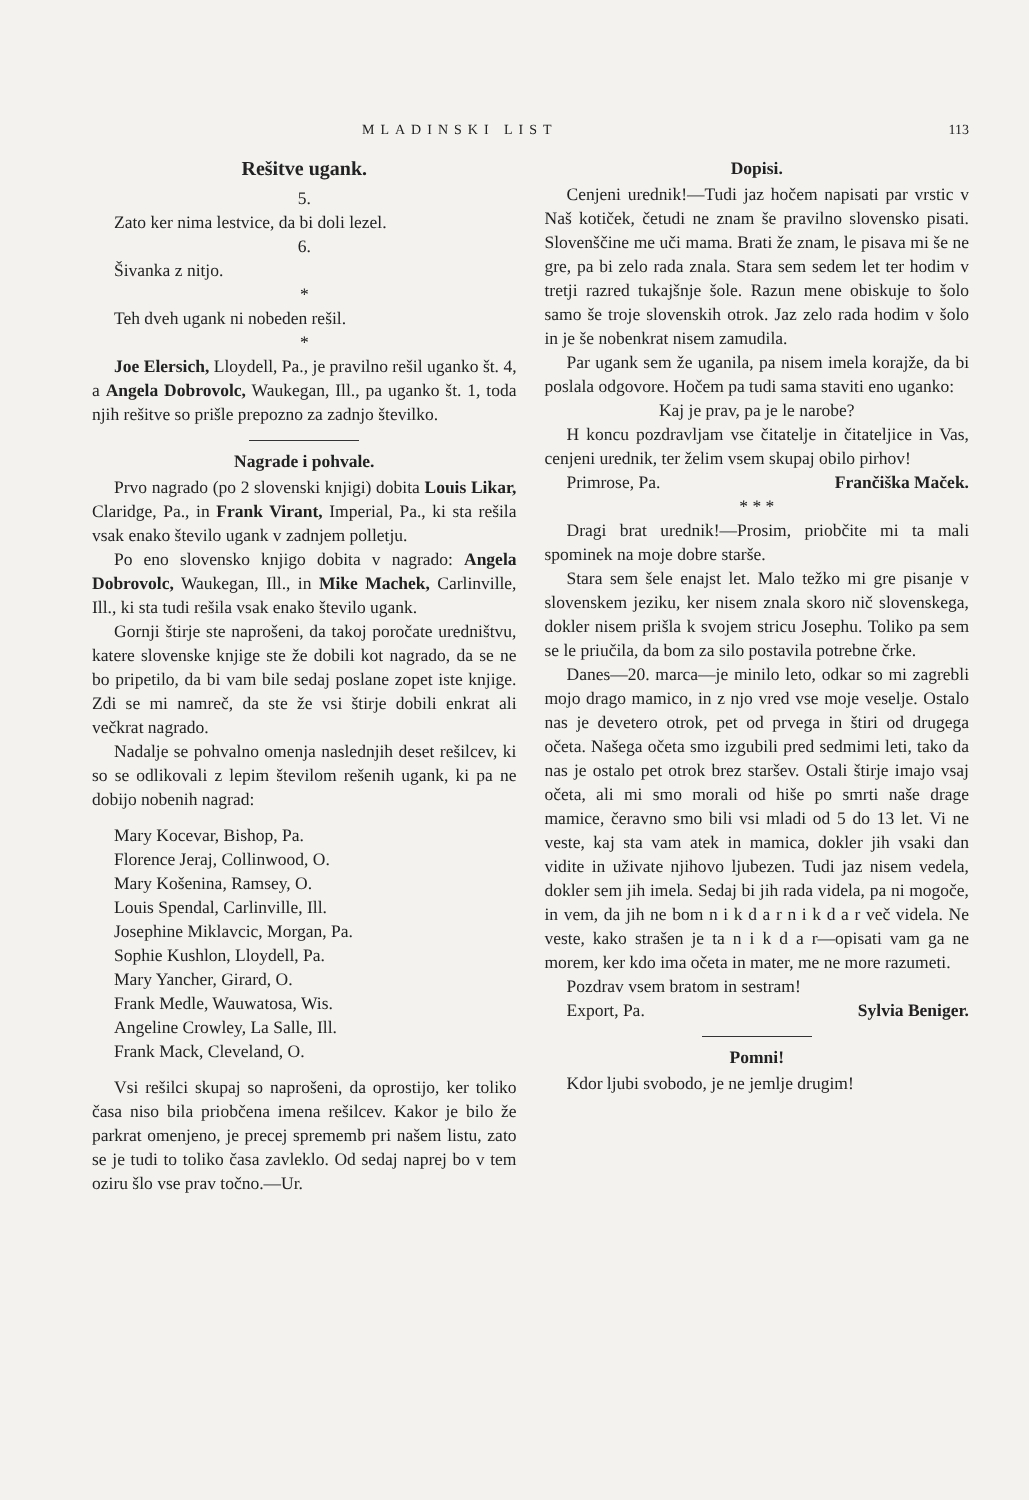MLADINSKI LIST 113
Rešitve ugank.
5.
Zato ker nima lestvice, da bi doli lezel.
6.
Šivanka z nitjo.
*
Teh dveh ugank ni nobeden rešil.
*
Joe Elersich, Lloydell, Pa., je pravilno rešil uganko št. 4, a Angela Dobrovolc, Waukegan, Ill., pa uganko št. 1, toda njih rešitve so prišle prepozno za zadnjo številko.
Nagrade i pohvale.
Prvo nagrado (po 2 slovenski knjigi) dobita Louis Likar, Claridge, Pa., in Frank Virant, Imperial, Pa., ki sta rešila vsak enako število ugank v zadnjem polletju.
Po eno slovensko knjigo dobita v nagrado: Angela Dobrovolc, Waukegan, Ill., in Mike Machek, Carlinville, Ill., ki sta tudi rešila vsak enako število ugank.
Gornji štirje ste naprošeni, da takoj poročate uredništvu, katere slovenske knjige ste že dobili kot nagrado, da se ne bo pripetilo, da bi vam bile sedaj poslane zopet iste knjige. Zdi se mi namreč, da ste že vsi štirje dobili enkrat ali večkrat nagrado.
Nadalje se pohvalno omenja naslednjih deset rešilcev, ki so se odlikovali z lepim številom rešenih ugank, ki pa ne dobijo nobenih nagrad:
Mary Kocevar, Bishop, Pa.
Florence Jeraj, Collinwood, O.
Mary Košenina, Ramsey, O.
Louis Spendal, Carlinville, Ill.
Josephine Miklavcic, Morgan, Pa.
Sophie Kushlon, Lloydell, Pa.
Mary Yancher, Girard, O.
Frank Medle, Wauwatosa, Wis.
Angeline Crowley, La Salle, Ill.
Frank Mack, Cleveland, O.
Vsi rešilci skupaj so naprošeni, da oprostijo, ker toliko časa niso bila priobčena imena rešilcev. Kakor je bilo že parkrat omenjeno, je precej sprememb pri našem listu, zato se je tudi to toliko časa zavleklo. Od sedaj naprej bo v tem oziru šlo vse prav točno.—Ur.
Dopisi.
Cenjeni urednik!—Tudi jaz hočem napisati par vrstic v Naš kotiček, četudi ne znam še pravilno slovensko pisati. Slovenščine me uči mama. Brati že znam, le pisava mi še ne gre, pa bi zelo rada znala. Stara sem sedem let ter hodim v tretji razred tukajšnje šole. Razun mene obiskuje to šolo samo še troje slovenskih otrok. Jaz zelo rada hodim v šolo in je še nobenkrat nisem zamudila.
Par ugank sem že uganila, pa nisem imela korajže, da bi poslala odgovore. Hočem pa tudi sama staviti eno uganko:
Kaj je prav, pa je le narobe?
H koncu pozdravljam vse čitatelje in čitateljice in Vas, cenjeni urednik, ter želim vsem skupaj obilo pirhov!
Primrose, Pa. Frančiška Maček.
* * *
Dragi brat urednik!—Prosim, priobčite mi ta mali spominek na moje dobre starše.
Stara sem šele enajst let. Malo težko mi gre pisanje v slovenskem jeziku, ker nisem znala skoro nič slovenskega, dokler nisem prišla k svojem stricu Josephu. Toliko pa sem se le priučila, da bom za silo postavila potrebne črke.
Danes—20. marca—je minilo leto, odkar so mi zagrebli mojo drago mamico, in z njo vred vse moje veselje. Ostalo nas je devetero otrok, pet od prvega in štiri od drugega očeta. Našega očeta smo izgubili pred sedmimi leti, tako da nas je ostalo pet otrok brez staršev. Ostali štirje imajo vsaj očeta, ali mi smo morali od hiše po smrti naše drage mamice, čeravno smo bili vsi mladi od 5 do 13 let. Vi ne veste, kaj sta vam atek in mamica, dokler jih vsaki dan vidite in uživate njihovo ljubezen. Tudi jaz nisem vedela, dokler sem jih imela. Sedaj bi jih rada videla, pa ni mogoče, in vem, da jih ne bom n i k d a r n i k d a r več videla. Ne veste, kako strašen je ta n i k d a r—opisati vam ga ne morem, ker kdo ima očeta in mater, me ne more razumeti.
Pozdrav vsem bratom in sestram!
Export, Pa. Sylvia Beniger.
Pomni!
Kdor ljubi svobodo, je ne jemlje drugim!